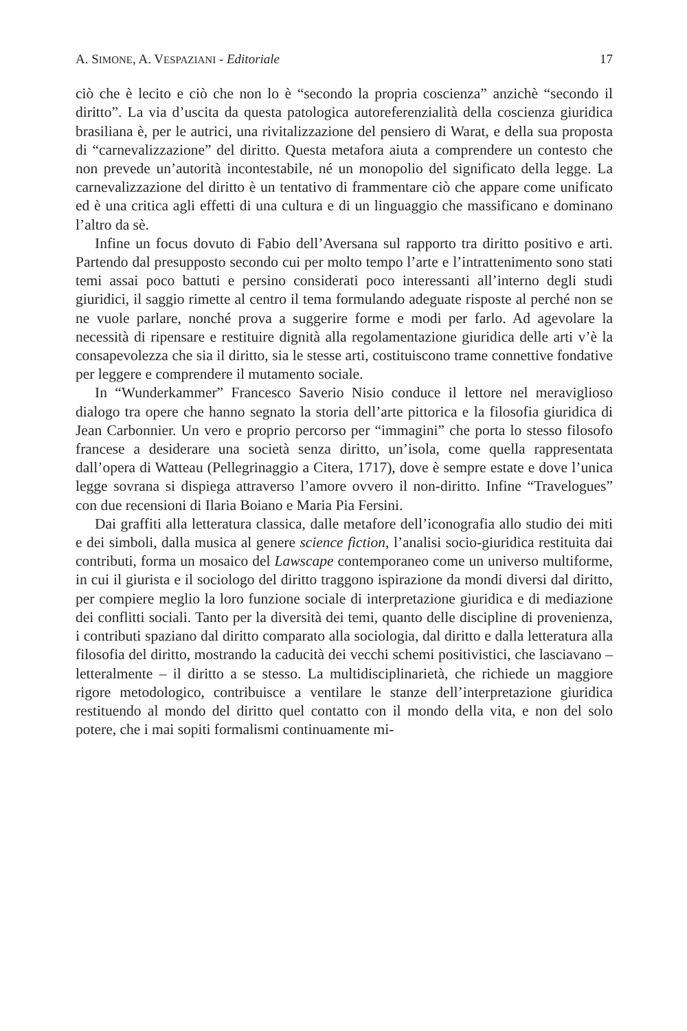A. SIMONE, A. VESPAZIANI - Editoriale 17
ciò che è lecito e ciò che non lo è “secondo la propria coscienza” anzichè “secondo il diritto”. La via d’uscita da questa patologica autoreferenzialità della coscienza giuridica brasiliana è, per le autrici, una rivitalizzazione del pensiero di Warat, e della sua proposta di “carnevalizzazione” del diritto. Questa metafora aiuta a comprendere un contesto che non prevede un’autorità incontestabile, né un monopolio del significato della legge. La carnevalizzazione del diritto è un tentativo di frammentare ciò che appare come unificato ed è una critica agli effetti di una cultura e di un linguaggio che massificano e dominano l’altro da sè.
Infine un focus dovuto di Fabio dell’Aversana sul rapporto tra diritto positivo e arti. Partendo dal presupposto secondo cui per molto tempo l’arte e l’intrattenimento sono stati temi assai poco battuti e persino considerati poco interessanti all’interno degli studi giuridici, il saggio rimette al centro il tema formulando adeguate risposte al perché non se ne vuole parlare, nonché prova a suggerire forme e modi per farlo. Ad agevolare la necessità di ripensare e restituire dignità alla regolamentazione giuridica delle arti v’è la consapevolezza che sia il diritto, sia le stesse arti, costituiscono trame connettive fondative per leggere e comprendere il mutamento sociale.
In “Wunderkammer” Francesco Saverio Nisio conduce il lettore nel meraviglioso dialogo tra opere che hanno segnato la storia dell’arte pittorica e la filosofia giuridica di Jean Carbonnier. Un vero e proprio percorso per “immagini” che porta lo stesso filosofo francese a desiderare una società senza diritto, un’isola, come quella rappresentata dall’opera di Watteau (Pellegrinaggio a Citera, 1717), dove è sempre estate e dove l’unica legge sovrana si dispiega attraverso l’amore ovvero il non-diritto. Infine “Travelogues” con due recensioni di Ilaria Boiano e Maria Pia Fersini.
Dai graffiti alla letteratura classica, dalle metafore dell’iconografia allo studio dei miti e dei simboli, dalla musica al genere science fiction, l’analisi socio-giuridica restituita dai contributi, forma un mosaico del Lawscape contemporaneo come un universo multiforme, in cui il giurista e il sociologo del diritto traggono ispirazione da mondi diversi dal diritto, per compiere meglio la loro funzione sociale di interpretazione giuridica e di mediazione dei conflitti sociali. Tanto per la diversità dei temi, quanto delle discipline di provenienza, i contributi spaziano dal diritto comparato alla sociologia, dal diritto e dalla letteratura alla filosofia del diritto, mostrando la caducità dei vecchi schemi positivistici, che lasciavano – letteralmente – il diritto a se stesso. La multidisciplinarietà, che richiede un maggiore rigore metodologico, contribuisce a ventilare le stanze dell’interpretazione giuridica restituendo al mondo del diritto quel contatto con il mondo della vita, e non del solo potere, che i mai sopiti formalismi continuamente mi-